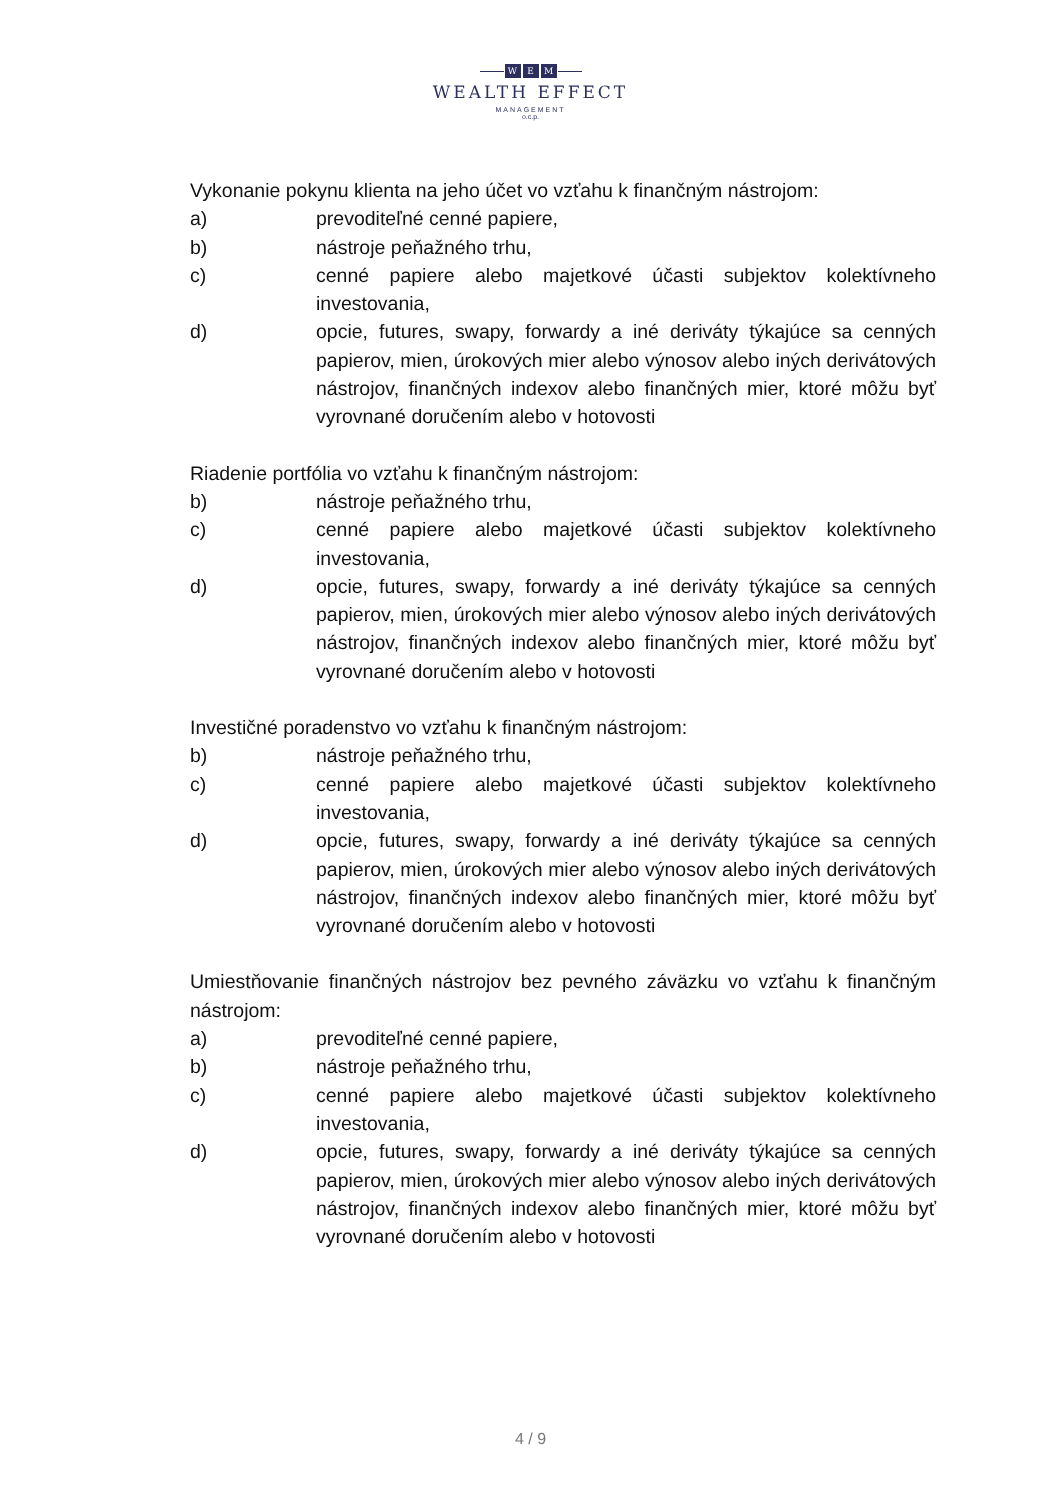W E M
WEALTH EFFECT
MANAGEMENT
o.c.p.
Vykonanie pokynu klienta na jeho účet vo vzťahu k finančným nástrojom:
a) prevoditeľné cenné papiere,
b) nástroje peňažného trhu,
c) cenné papiere alebo majetkové účasti subjektov kolektívneho investovania,
d) opcie, futures, swapy, forwardy a iné deriváty týkajúce sa cenných papierov, mien, úrokových mier alebo výnosov alebo iných derivátových nástrojov, finančných indexov alebo finančných mier, ktoré môžu byť vyrovnané doručením alebo v hotovosti
Riadenie portfólia vo vzťahu k finančným nástrojom:
b) nástroje peňažného trhu,
c) cenné papiere alebo majetkové účasti subjektov kolektívneho investovania,
d) opcie, futures, swapy, forwardy a iné deriváty týkajúce sa cenných papierov, mien, úrokových mier alebo výnosov alebo iných derivátových nástrojov, finančných indexov alebo finančných mier, ktoré môžu byť vyrovnané doručením alebo v hotovosti
Investičné poradenstvo vo vzťahu k finančným nástrojom:
b) nástroje peňažného trhu,
c) cenné papiere alebo majetkové účasti subjektov kolektívneho investovania,
d) opcie, futures, swapy, forwardy a iné deriváty týkajúce sa cenných papierov, mien, úrokových mier alebo výnosov alebo iných derivátových nástrojov, finančných indexov alebo finančných mier, ktoré môžu byť vyrovnané doručením alebo v hotovosti
Umiestňovanie finančných nástrojov bez pevného záväzku vo vzťahu k finančným nástrojom:
a) prevoditeľné cenné papiere,
b) nástroje peňažného trhu,
c) cenné papiere alebo majetkové účasti subjektov kolektívneho investovania,
d) opcie, futures, swapy, forwardy a iné deriváty týkajúce sa cenných papierov, mien, úrokových mier alebo výnosov alebo iných derivátových nástrojov, finančných indexov alebo finančných mier, ktoré môžu byť vyrovnané doručením alebo v hotovosti
4 / 9